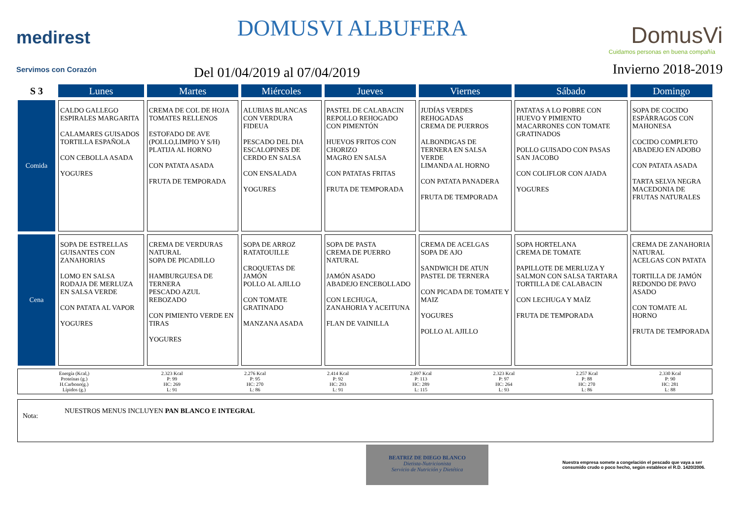medirest
Servimos con Corazón
DOMUSVI ALBUFERA
Del 01/04/2019 al 07/04/2019
DomusVi
Cuidamos personas en buena compañía
Invierno 2018-2019
| S 3 | Lunes | Martes | Miércoles | Jueves | Viernes | Sábado | Domingo |
| --- | --- | --- | --- | --- | --- | --- | --- |
| Comida | CALDO GALLEGO ESPIRALES MARGARITA CALAMARES GUISADOS TORTILLA ESPAÑOLA CON CEBOLLA ASADA YOGURES | CREMA DE COL DE HOJA TOMATES RELLENOS ESTOFADO DE AVE (POLLO,LIMPIO Y S/H) PLATIJA AL HORNO CON PATATA ASADA FRUTA DE TEMPORADA | ALUBIAS BLANCAS CON VERDURA FIDEUA PESCADO DEL DIA ESCALOPINES DE CERDO EN SALSA CON ENSALADA YOGURES | PASTEL DE CALABACIN REPOLLO REHOGADO CON PIMENTÓN HUEVOS FRITOS CON CHORIZO MAGRO EN SALSA CON PATATAS FRITAS FRUTA DE TEMPORADA | JUDÍAS VERDES REHOGADAS CREMA DE PUERROS ALBONDIGAS DE TERNERA EN SALSA VERDE LIMANDA AL HORNO CON PATATA PANADERA FRUTA DE TEMPORADA | PATATAS A LO POBRE CON HUEVO Y PIMIENTO MACARRONES CON TOMATE GRATINADOS POLLO GUISADO CON PASAS SAN JACOBO CON COLIFLOR CON AJADA YOGURES | SOPA DE COCIDO ESPÁRRAGOS CON MAHONESA COCIDO COMPLETO ABADEJO EN ADOBO CON PATATA ASADA TARTA SELVA NEGRA MACEDONIA DE FRUTAS NATURALES |
| Cena | SOPA DE ESTRELLAS GUISANTES CON ZANAHORIAS LOMO EN SALSA RODAJA DE MERLUZA EN SALSA VERDE CON PATATA AL VAPOR YOGURES | CREMA DE VERDURAS NATURAL SOPA DE PICADILLO HAMBURGUESA DE TERNERA PESCADO AZUL REBOZADO CON PIMIENTO VERDE EN TIRAS YOGURES | SOPA DE ARROZ RATATOUILLE CROQUETAS DE JAMÓN POLLO AL AJILLO CON TOMATE GRATINADO MANZANA ASADA | SOPA DE PASTA CREMA DE PUERRO NATURAL JAMÓN ASADO ABADEJO ENCEBOLLADO CON LECHUGA, ZANAHORIA Y ACEITUNA FLAN DE VAINILLA | CREMA DE ACELGAS SOPA DE AJO SANDWICH DE ATUN PASTEL DE TERNERA CON PICADA DE TOMATE Y MAIZ YOGURES POLLO AL AJILLO | SOPA HORTELANA CREMA DE TOMATE PAPILLOTE DE MERLUZA Y SALMON CON SALSA TARTARA TORTILLA DE CALABACIN CON LECHUGA Y MAÍZ FRUTA DE TEMPORADA | CREMA DE ZANAHORIA NATURAL ACELGAS CON PATATA TORTILLA DE JAMÓN REDONDO DE PAVO ASADO CON TOMATE AL HORNO FRUTA DE TEMPORADA |
| Energía (Kcal,) Proteínas (g.) H.Carbono(g.) Lípidos (g.) | 2.323 Kcal P: 99 HC: 269 L: 91 | 2.276 Kcal P: 95 HC: 270 L: 86 | 2.414 Kcal P: 92 HC: 293 L: 91 | 2.697 Kcal P: 113 HC: 289 L: 115 | 2.323 Kcal P: 97 HC: 264 L: 93 | 2.257 Kcal P: 88 HC: 270 L: 86 | 2.330 Kcal P: 90 HC: 281 L: 88 |
Nota:
NUESTROS MENUS INCLUYEN PAN BLANCO E INTEGRAL
BEATRIZ DE DIEGO BLANCO
Dietista-Nutricionista
Servicio de Nutrición y Dietética
Nuestra empresa somete a congelación el pescado que vaya a ser consumido crudo o poco hecho, según establece el R.D. 1420/2006.